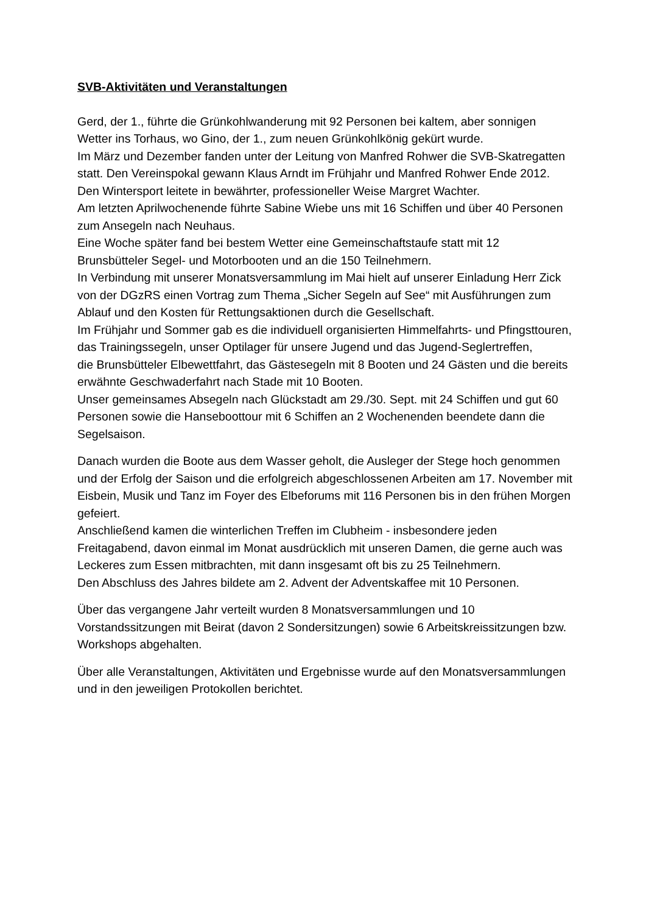SVB-Aktivitäten und Veranstaltungen
Gerd, der 1., führte die Grünkohlwanderung mit 92 Personen bei kaltem, aber sonnigen Wetter ins Torhaus, wo Gino, der 1., zum neuen Grünkohlkönig gekürt wurde.
Im März und Dezember fanden unter der Leitung von Manfred Rohwer die SVB-Skatregatten statt. Den Vereinspokal gewann Klaus Arndt im Frühjahr und Manfred Rohwer Ende 2012.
Den Wintersport leitete in bewährter, professioneller Weise Margret Wachter.
Am letzten Aprilwochenende führte Sabine Wiebe uns mit 16 Schiffen und über 40 Personen zum Ansegeln nach Neuhaus.
Eine Woche später fand bei bestem Wetter eine Gemeinschaftstaufe statt mit 12 Brunsbütteler Segel- und Motorbooten und an die 150 Teilnehmern.
In Verbindung mit unserer Monatsversammlung im Mai hielt auf unserer Einladung Herr Zick von der DGzRS einen Vortrag zum Thema „Sicher Segeln auf See“ mit Ausführungen zum Ablauf und den Kosten für Rettungsaktionen durch die Gesellschaft.
Im Frühjahr und Sommer gab es die individuell organisierten Himmelfahrts- und Pfingsttouren,
das Trainingssegeln, unser Optilager für unsere Jugend und das Jugend-Seglertreffen,
die Brunsbütteler Elbewettfahrt, das Gästesegeln mit 8 Booten und 24 Gästen und die bereits erwähnte Geschwaderfahrt nach Stade mit 10 Booten.
Unser gemeinsames Absegeln nach Glückstadt am 29./30. Sept. mit 24 Schiffen und gut 60 Personen sowie die Hanseboottour mit 6 Schiffen an 2 Wochenenden beendete dann die Segelsaison.
Danach wurden die Boote aus dem Wasser geholt, die Ausleger der Stege hoch genommen und der Erfolg der Saison und die erfolgreich abgeschlossenen Arbeiten am 17. November mit Eisbein, Musik und Tanz im Foyer des Elbeforums mit 116 Personen bis in den frühen Morgen gefeiert.
Anschließend kamen die winterlichen Treffen im Clubheim - insbesondere jeden Freitagabend, davon einmal im Monat ausdrücklich mit unseren Damen, die gerne auch was Leckeres zum Essen mitbrachten, mit dann insgesamt oft bis zu 25 Teilnehmern.
Den Abschluss des Jahres bildete am 2. Advent der Adventskaffee mit 10 Personen.
Über das vergangene Jahr verteilt wurden 8 Monatsversammlungen und 10 Vorstandssitzungen mit Beirat (davon 2 Sondersitzungen) sowie 6 Arbeitskreissitzungen bzw. Workshops abgehalten.
Über alle Veranstaltungen, Aktivitäten und Ergebnisse wurde auf den Monatsversammlungen und in den jeweiligen Protokollen berichtet.